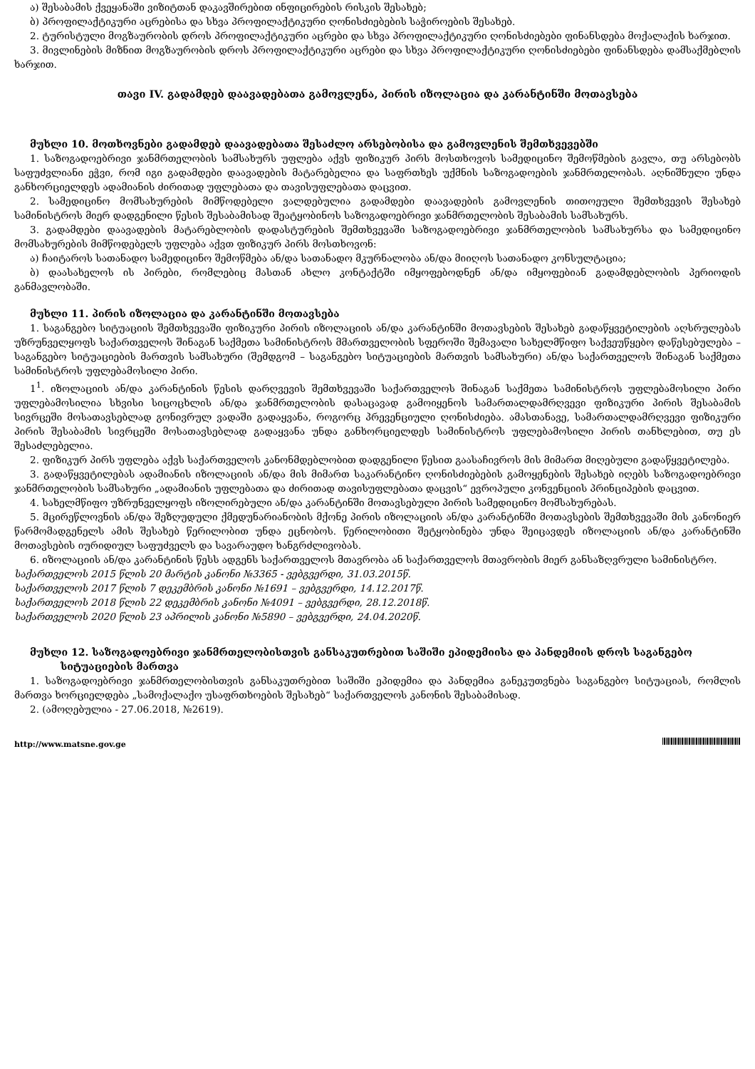ა) შესაბამის ქვეყანაში ვიზიტთან დაკავშირებით ინფიცირების რისკის შესახებ;
ბ) პროფილაქტიკური აცრებისა და სხვა პროფილაქტიკური ღონისძიებების საჭიროების შესახებ.
2. ტურისტული მოგზაურობის დროს პროფილაქტიკური აცრები და სხვა პროფილაქტიკური ღონისძიებები ფინანსდება მოქალაქის ხარჯით.
3. მივლინების მიზნით მოგზაურობის დროს პროფილაქტიკური აცრები და სხვა პროფილაქტიკური ღონისძიებები ფინანსდება დამსაქმებლის ხარჯით.
თავი IV. გადამდებ დაავადებათა გამოვლენა, პირის იზოლაცია და კარანტინში მოთავსება
მუხლი 10. მოთხოვნები გადამდებ დაავადებათა შესაძლო არსებობისა და გამოვლენის შემთხვევებში
1. საზოგადოებრივი ჯანმრთელობის სამსახურს უფლება აქვს ფიზიკურ პირს მოსთხოვოს სამედიცინო შემოწმების გავლა, თუ არსებობს საფუძვლიანი ეჭვი, რომ იგი გადამდები დაავადების მატარებელია და საფრთხეს უქმნის საზოგადოების ჯანმრთელობას. აღნიშნული უნდა განხორციელდეს ადამიანის ძირითად უფლებათა და თავისუფლებათა დაცვით.
2. სამედიცინო მომსახურების მიმწოდებელი ვალდებულია გადამდები დაავადების გამოვლენის თითოეული შემთხვევის შესახებ სამინისტროს მიერ დადგენილი წესის შესაბამისად შეატყობინოს საზოგადოებრივი ჯანმრთელობის შესაბამის სამსახურს.
3. გადამდები დაავადების მატარებლობის დადასტურების შემთხვევაში საზოგადოებრივი ჯანმრთელობის სამსახურსა და სამედიცინო მომსახურების მიმწოდებელს უფლება აქვთ ფიზიკურ პირს მოსთხოვონ:
ა) ჩაიტაროს სათანადო სამედიცინო შემოწმება ან/და სათანადო მკურნალობა ან/და მიიღოს სათანადო კონსულტაცია;
ბ) დაასახელოს ის პირები, რომლებიც მასთან ახლო კონტაქტში იმყოფებოდნენ ან/და იმყოფებიან გადამდებლობის პერიოდის განმავლობაში.
მუხლი 11. პირის იზოლაცია და კარანტინში მოთავსება
1. საგანგებო სიტუაციის შემთხვევაში ფიზიკური პირის იზოლაციის ან/და კარანტინში მოთავსების შესახებ გადაწყვეტილების აღსრულებას უზრუნველყოფს საქართველოს შინაგან საქმეთა სამინისტროს მმართველობის სფეროში შემავალი სახელმწიფო საქვეუწყებო დაწესებულება – საგანგებო სიტუაციების მართვის სამსახური (შემდგომ – საგანგებო სიტუაციების მართვის სამსახური) ან/და საქართველოს შინაგან საქმეთა სამინისტროს უფლებამოსილი პირი.
1<sup>1</sup>. იზოლაციის ან/და კარანტინის წესის დარღვევის შემთხვევაში საქართველოს შინაგან საქმეთა სამინისტროს უფლებამოსილი პირი უფლებამოსილია სხვისი სიცოცხლის ან/და ჯანმრთელობის დასაცავად გამოიყენოს სამართალდამრღვევი ფიზიკური პირის შესაბამის სივრცეში მოსათავსებლად გონივრულ ვადაში გადაყვანა, როგორც პრევენციული ღონისძიება. ამასთანავე, სამართალდამრღვევი ფიზიკური პირის შესაბამის სივრცეში მოსათავსებლად გადაყვანა უნდა განხორციელდეს სამინისტროს უფლებამოსილი პირის თანხლებით, თუ ეს შესაძლებელია.
2. ფიზიკურ პირს უფლება აქვს საქართველოს კანონმდებლობით დადგენილი წესით გაასაჩივროს მის მიმართ მიღებული გადაწყვეტილება.
3. გადაწყვეტილებას ადამიანის იზოლაციის ან/და მის მიმართ საკარანტინო ღონისძიებების გამოყენების შესახებ იღებს საზოგადოებრივი ჯანმრთელობის სამსახური „ადამიანის უფლებათა და ძირითად თავისუფლებათა დაცვის“ ევროპული კონვენციის პრინციპების დაცვით.
4. სახელმწიფო უზრუნველყოფს იზოლირებული ან/და კარანტინში მოთავსებული პირის სამედიცინო მომსახურებას.
5. მცირეწლოვნის ან/და შეზღუდული ქმედუნარიანობის მქონე პირის იზოლაციის ან/და კარანტინში მოთავსების შემთხვევაში მის კანონიერ წარმომადგენელს ამის შესახებ წერილობით უნდა ეცნობოს. წერილობითი შეტყობინება უნდა შეიცავდეს იზოლაციის ან/და კარანტინში მოთავსების იურიდიულ საფუძველს და სავარაუდო ხანგრძლივობას.
6. იზოლაციის ან/და კარანტინის წესს ადგენს საქართველოს მთავრობა ან საქართველოს მთავრობის მიერ განსაზღვრული სამინისტრო.
საქართველოს 2015 წლის 20 მარტის კანონი №3365 - ვებგვერდი, 31.03.2015წ.
საქართველოს 2017 წლის 7 დეკემბრის კანონი №1691 – ვებგვერდი, 14.12.2017წ.
საქართველოს 2018 წლის 22 დეკემბრის კანონი №4091 – ვებგვერდი, 28.12.2018წ.
საქართველოს 2020 წლის 23 აპრილის კანონი №5890 – ვებგვერდი, 24.04.2020წ.
მუხლი 12. საზოგადოებრივი ჯანმრთელობისთვის განსაკუთრებით საშიში ეპიდემიისა და პანდემიის დროს საგანგებო სიტუაციების მართვა
1. საზოგადოებრივი ჯანმრთელობისთვის განსაკუთრებით საშიში ეპიდემია და პანდემია განეკუთვნება საგანგებო სიტუაციას, რომლის მართვა ხორციელდება „სამოქალაქო უსაფრთხოების შესახებ“ საქართველოს კანონის შესაბამისად.
2. (ამოღებულია - 27.06.2018, №2619).
http://www.matsne.gov.ge